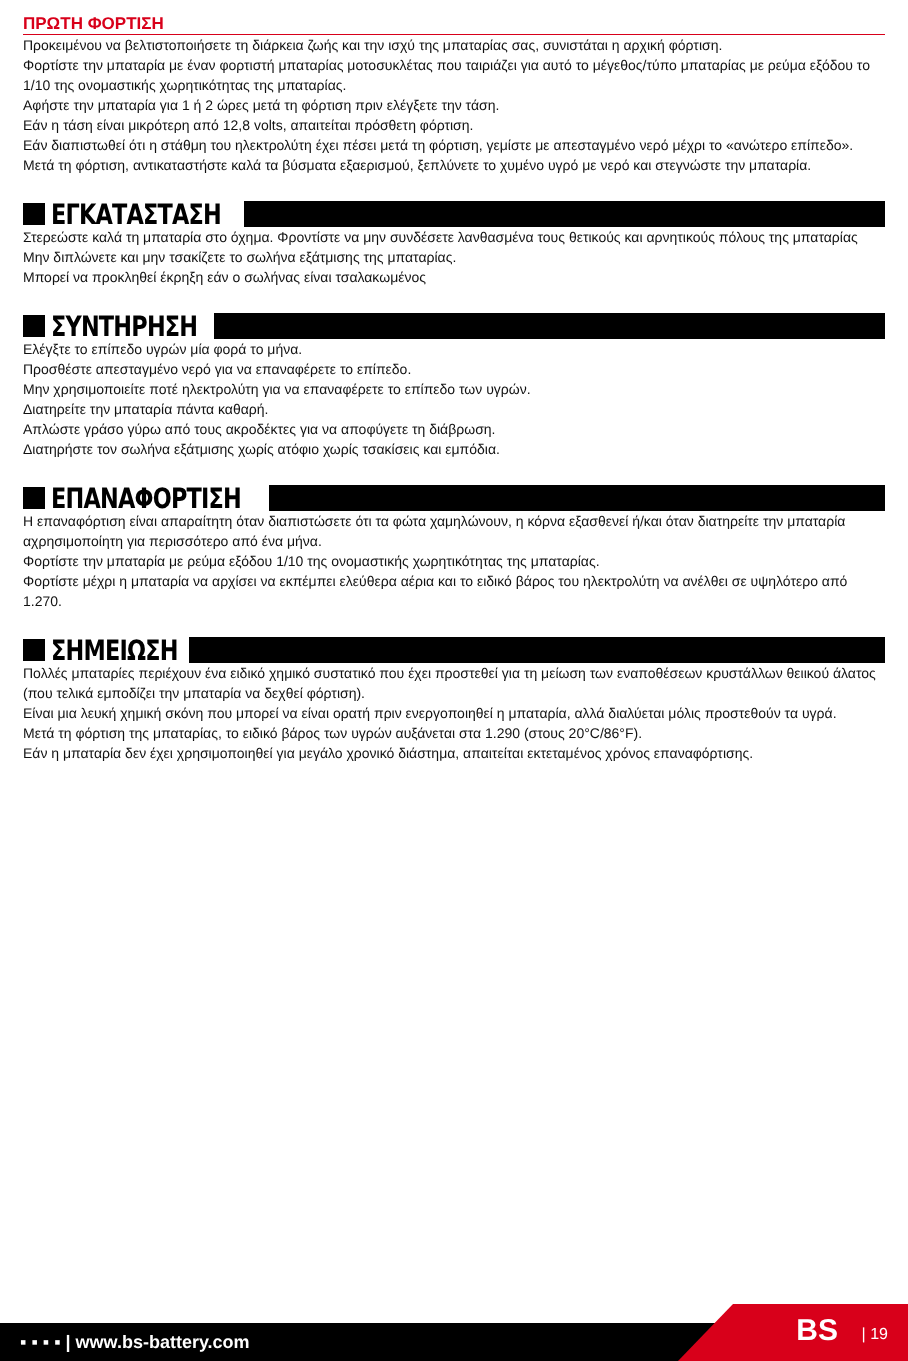ΠΡΩΤΗ ΦΟΡΤΙΣΗ
Προκειμένου να βελτιστοποιήσετε τη διάρκεια ζωής και την ισχύ της μπαταρίας σας, συνιστάται η αρχική φόρτιση.
Φορτίστε την μπαταρία με έναν φορτιστή μπαταρίας μοτοσυκλέτας που ταιριάζει για αυτό το μέγεθος/τύπο μπαταρίας με ρεύμα εξόδου το 1/10 της ονομαστικής χωρητικότητας της μπαταρίας.
Αφήστε την μπαταρία για 1 ή 2 ώρες μετά τη φόρτιση πριν ελέγξετε την τάση.
Εάν η τάση είναι μικρότερη από 12,8 volts, απαιτείται πρόσθετη φόρτιση.
Εάν διαπιστωθεί ότι η στάθμη του ηλεκτρολύτη έχει πέσει μετά τη φόρτιση, γεμίστε με απεσταγμένο νερό μέχρι το «ανώτερο επίπεδο».
Μετά τη φόρτιση, αντικαταστήστε καλά τα βύσματα εξαερισμού, ξεπλύνετε το χυμένο υγρό με νερό και στεγνώστε την μπαταρία.
ΕΓΚΑΤΑΣΤΑΣΗ
Στερεώστε καλά τη μπαταρία στο όχημα. Φροντίστε να μην συνδέσετε λανθασμένα τους θετικούς και αρνητικούς πόλους της μπαταρίας
Μην διπλώνετε και μην τσακίζετε το σωλήνα εξάτμισης της μπαταρίας.
Μπορεί να προκληθεί έκρηξη εάν ο σωλήνας είναι τσαλακωμένος
ΣΥΝΤΗΡΗΣΗ
Ελέγξτε το επίπεδο υγρών μία φορά το μήνα.
Προσθέστε απεσταγμένο νερό για να επαναφέρετε το επίπεδο.
Μην χρησιμοποιείτε ποτέ ηλεκτρολύτη για να επαναφέρετε το επίπεδο των υγρών.
Διατηρείτε την μπαταρία πάντα καθαρή.
Απλώστε γράσο γύρω από τους ακροδέκτες για να αποφύγετε τη διάβρωση.
Διατηρήστε τον σωλήνα εξάτμισης χωρίς ατόφιο χωρίς τσακίσεις και εμπόδια.
ΕΠΑΝΑΦΟΡΤΙΣΗ
Η επαναφόρτιση είναι απαραίτητη όταν διαπιστώσετε ότι τα φώτα χαμηλώνουν, η κόρνα εξασθενεί ή/και όταν διατηρείτε την μπαταρία αχρησιμοποίητη για περισσότερο από ένα μήνα.
Φορτίστε την μπαταρία με ρεύμα εξόδου 1/10 της ονομαστικής χωρητικότητας της μπαταρίας.
Φορτίστε μέχρι η μπαταρία να αρχίσει να εκπέμπει ελεύθερα αέρια και το ειδικό βάρος του ηλεκτρολύτη να ανέλθει σε υψηλότερο από 1.270.
ΣΗΜΕΙΩΣΗ
Πολλές μπαταρίες περιέχουν ένα ειδικό χημικό συστατικό που έχει προστεθεί για τη μείωση των εναποθέσεων κρυστάλλων θειικού άλατος (που τελικά εμποδίζει την μπαταρία να δεχθεί φόρτιση).
Είναι μια λευκή χημική σκόνη που μπορεί να είναι ορατή πριν ενεργοποιηθεί η μπαταρία, αλλά διαλύεται μόλις προστεθούν τα υγρά.
Μετά τη φόρτιση της μπαταρίας, το ειδικό βάρος των υγρών αυξάνεται στα 1.290 (στους 20°C/86°F).
Εάν η μπαταρία δεν έχει χρησιμοποιηθεί για μεγάλο χρονικό διάστημα, απαιτείται εκτεταμένος χρόνος επαναφόρτισης.
▪ ▪ ▪ ▪ | www.bs-battery.com
BS | 19